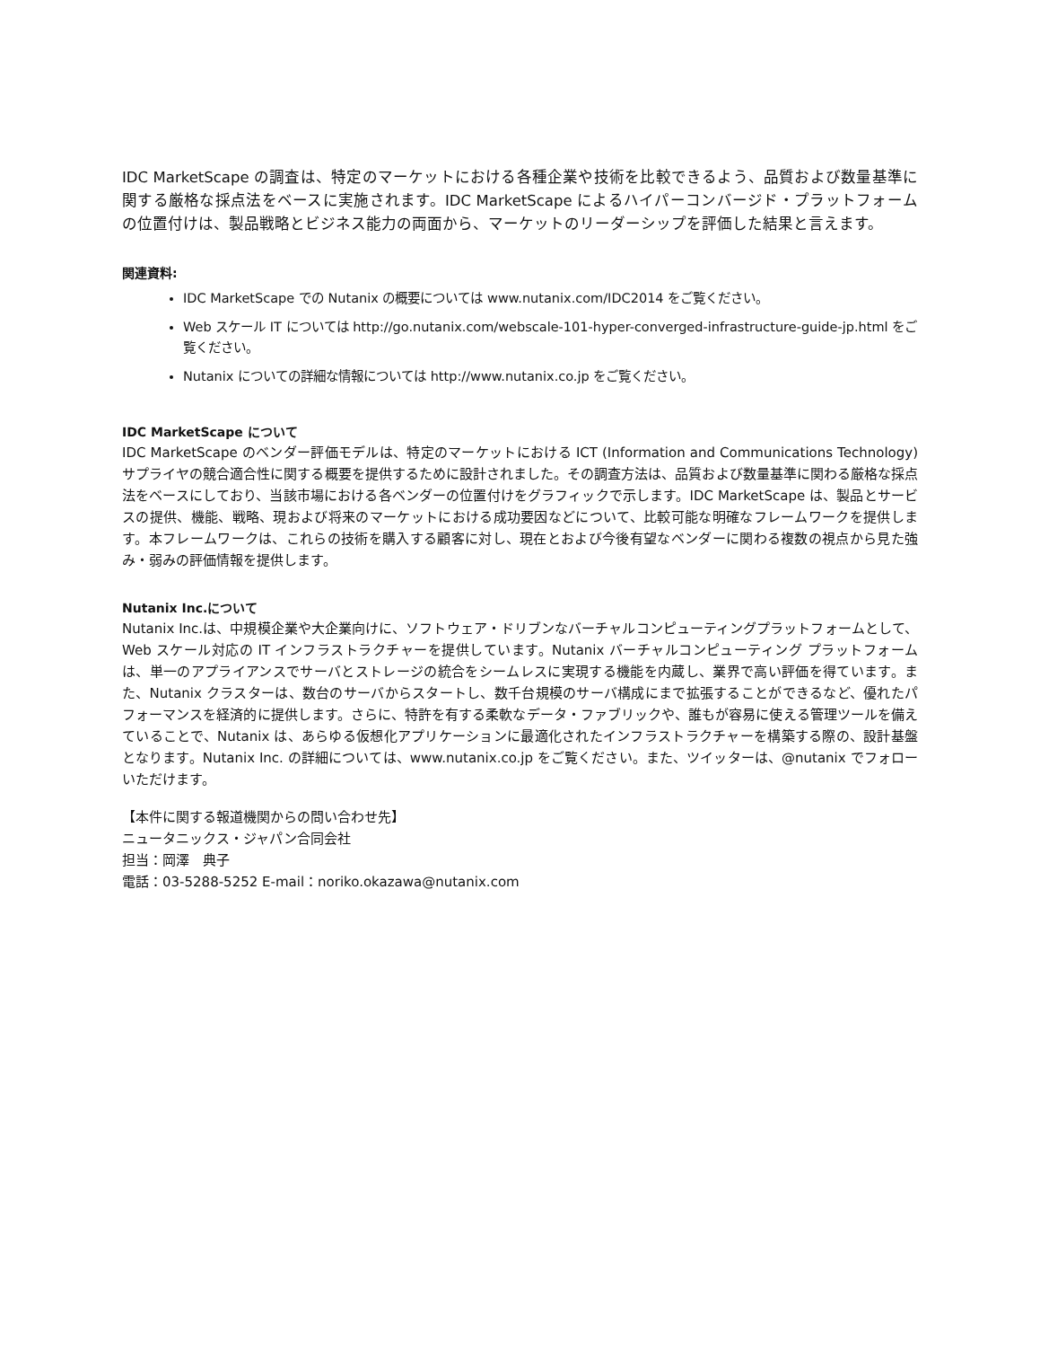IDC MarketScape の調査は、特定のマーケットにおける各種企業や技術を比較できるよう、品質および数量基準に関する厳格な採点法をベースに実施されます。IDC MarketScape によるハイパーコンバージド・プラットフォームの位置付けは、製品戦略とビジネス能力の両面から、マーケットのリーダーシップを評価した結果と言えます。
関連資料:
IDC MarketScape での Nutanix の概要については www.nutanix.com/IDC2014 をご覧ください。
Web スケール IT については http://go.nutanix.com/webscale-101-hyper-converged-infrastructure-guide-jp.html をご覧ください。
Nutanix についての詳細な情報については http://www.nutanix.co.jp をご覧ください。
IDC MarketScape について
IDC MarketScape のベンダー評価モデルは、特定のマーケットにおける ICT (Information and Communications Technology) サプライヤの競合適合性に関する概要を提供するために設計されました。その調査方法は、品質および数量基準に関わる厳格な採点法をベースにしており、当該市場における各ベンダーの位置付けをグラフィックで示します。IDC MarketScape は、製品とサービスの提供、機能、戦略、現および将来のマーケットにおける成功要因などについて、比較可能な明確なフレームワークを提供します。本フレームワークは、これらの技術を購入する顧客に対し、現在とおよび今後有望なベンダーに関わる複数の視点から見た強み・弱みの評価情報を提供します。
Nutanix Inc.について
Nutanix Inc.は、中規模企業や大企業向けに、ソフトウェア・ドリブンなバーチャルコンピューティングプラットフォームとして、Web スケール対応の IT インフラストラクチャーを提供しています。Nutanix バーチャルコンピューティング プラットフォームは、単一のアプライアンスでサーバとストレージの統合をシームレスに実現する機能を内蔵し、業界で高い評価を得ています。また、Nutanix クラスターは、数台のサーバからスタートし、数千台規模のサーバ構成にまで拡張することができるなど、優れたパフォーマンスを経済的に提供します。さらに、特許を有する柔軟なデータ・ファブリックや、誰もが容易に使える管理ツールを備えていることで、Nutanix は、あらゆる仮想化アプリケーションに最適化されたインフラストラクチャーを構築する際の、設計基盤となります。Nutanix Inc. の詳細については、www.nutanix.co.jp をご覧ください。また、ツイッターは、@nutanix でフォローいただけます。
【本件に関する報道機関からの問い合わせ先】
ニュータニックス・ジャパン合同会社
担当：岡澤　典子
電話：03-5288-5252 E-mail：noriko.okazawa@nutanix.com